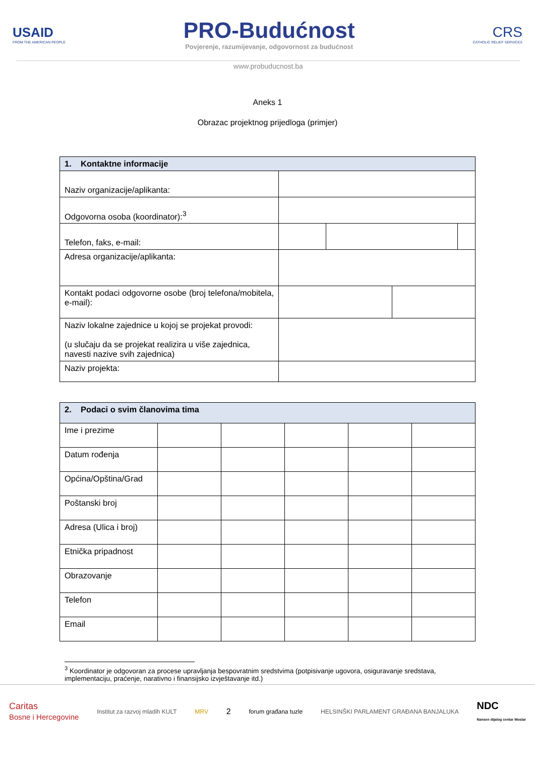USAID
FROM THE AMERICAN PEOPLE
PRO-Budućnost
Povjerenje, razumijevanje, odgovornost za budućnost
CRS
CATHOLIC RELIEF SERVICES
www.probuducnost.ba
Aneks 1
Obrazac projektnog prijedloga (primjer)
| 1. Kontaktne informacije | | | | |
| --- | --- | --- | --- | --- |
| Naziv organizacije/aplikanta: | | | | |
| Odgovorna osoba (koordinator):<sup>3</sup> | | | | |
| Telefon, faks, e-mail: | | | | |
| Adresa organizacije/aplikanta: | | | | |
| Kontakt podaci odgovorne osobe (broj telefona/mobitela, e-mail): | | | | |
| Naziv lokalne zajednice u kojoj se projekat provodi: (u slučaju da se projekat realizira u više zajednica, navesti nazive svih zajednica) | | | | |
| Naziv projekta: | | | | |
| 2. Podaci o svim članovima tima | | | | | |
| --- | --- | --- | --- | --- | --- |
| Ime i prezime | | | | | |
| Datum rođenja | | | | | |
| Općina/Opština/Grad | | | | | |
| Poštanski broj | | | | | |
| Adresa (Ulica i broj) | | | | | |
| Etnička pripadnost | | | | | |
| Obrazovanje | | | | | |
| Telefon | | | | | |
| Email | | | | | |
<sup>3</sup> Koordinator je odgovoran za procese upravljanja bespovratnim sredstvima (potpisivanje ugovora, osiguravanje sredstava, implementaciju, praćenje, narativno i finansijsko izvještavanje itd.)
Caritas
Bosne i Hercegovine Institut za razvoj mladih KULT MRV 2 forum građana tuzle HELSINŠKI PARLAMENT GRAĐANA BANJALUKA NDC
Nansen dijalog centar Mostar